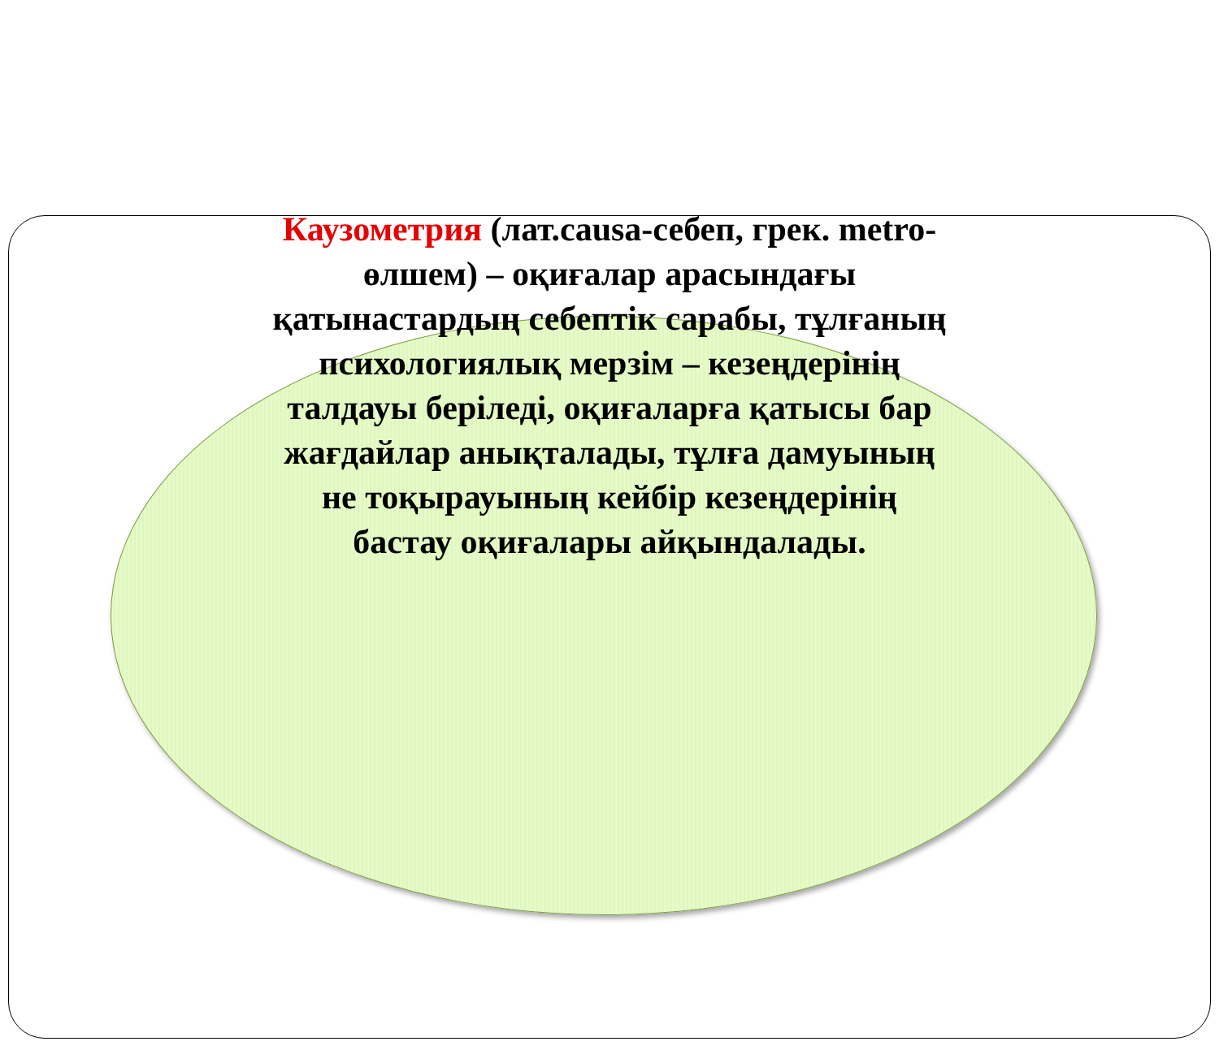Каузометрия (лат.causa-себеп, грек. metro-өлшем) – оқиғалар арасындағы қатынастардың себептік сарабы, тұлғаның психологиялық мерзім – кезеңдерінің талдауы беріледі, оқиғаларға қатысы бар жағдайлар анықталады, тұлға дамуының не тоқырауының кейбір кезеңдерінің бастау оқиғалары айқындалады.